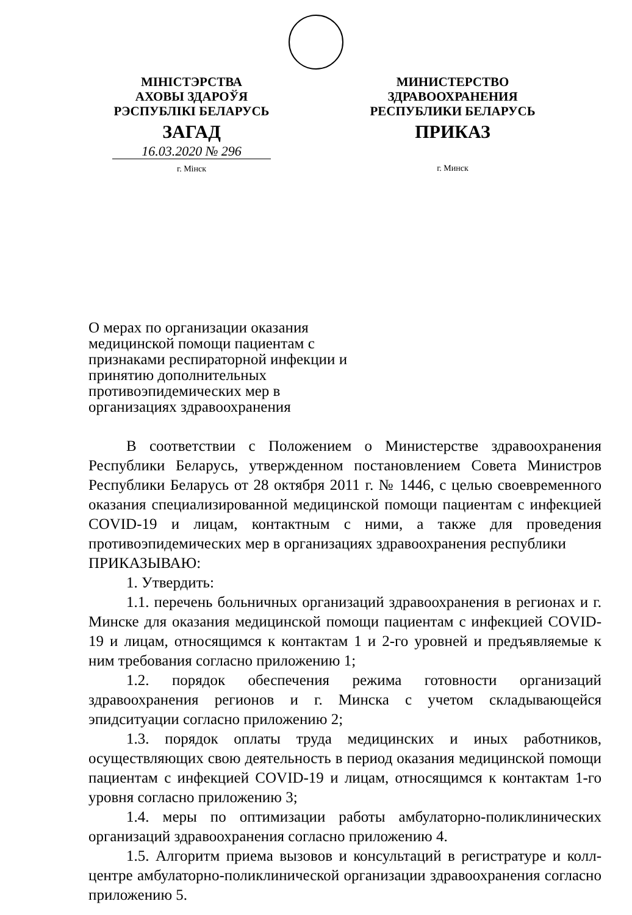МІНІСТЭРСТВА
АХОВЫ ЗДАРОЎЯ
РЭСПУБЛІКІ БЕЛАРУСЬ
ЗАГАД
16.03.2020 № 296
г. Мінск
МИНИСТЕРСТВО
ЗДРАВООХРАНЕНИЯ
РЕСПУБЛИКИ БЕЛАРУСЬ
ПРИКАЗ
г. Минск
О мерах по организации оказания медицинской помощи пациентам с признаками респираторной инфекции и принятию дополнительных противоэпидемических мер в организациях здравоохранения
В соответствии с Положением о Министерстве здравоохранения Республики Беларусь, утвержденном постановлением Совета Министров Республики Беларусь от 28 октября 2011 г. № 1446, с целью своевременного оказания специализированной медицинской помощи пациентам с инфекцией COVID-19 и лицам, контактным с ними, а также для проведения противоэпидемических мер в организациях здравоохранения республики
ПРИКАЗЫВАЮ:
1. Утвердить:
1.1. перечень больничных организаций здравоохранения в регионах и г. Минске для оказания медицинской помощи пациентам с инфекцией COVID-19 и лицам, относящимся к контактам 1 и 2-го уровней и предъявляемые к ним требования согласно приложению 1;
1.2. порядок обеспечения режима готовности организаций здравоохранения регионов и г. Минска с учетом складывающейся эпидситуации согласно приложению 2;
1.3. порядок оплаты труда медицинских и иных работников, осуществляющих свою деятельность в период оказания медицинской помощи пациентам с инфекцией COVID-19 и лицам, относящимся к контактам 1-го уровня согласно приложению 3;
1.4. меры по оптимизации работы амбулаторно-поликлинических организаций здравоохранения согласно приложению 4.
1.5. Алгоритм приема вызовов и консультаций в регистратуре и колл-центре амбулаторно-поликлинической организации здравоохранения согласно приложению 5.